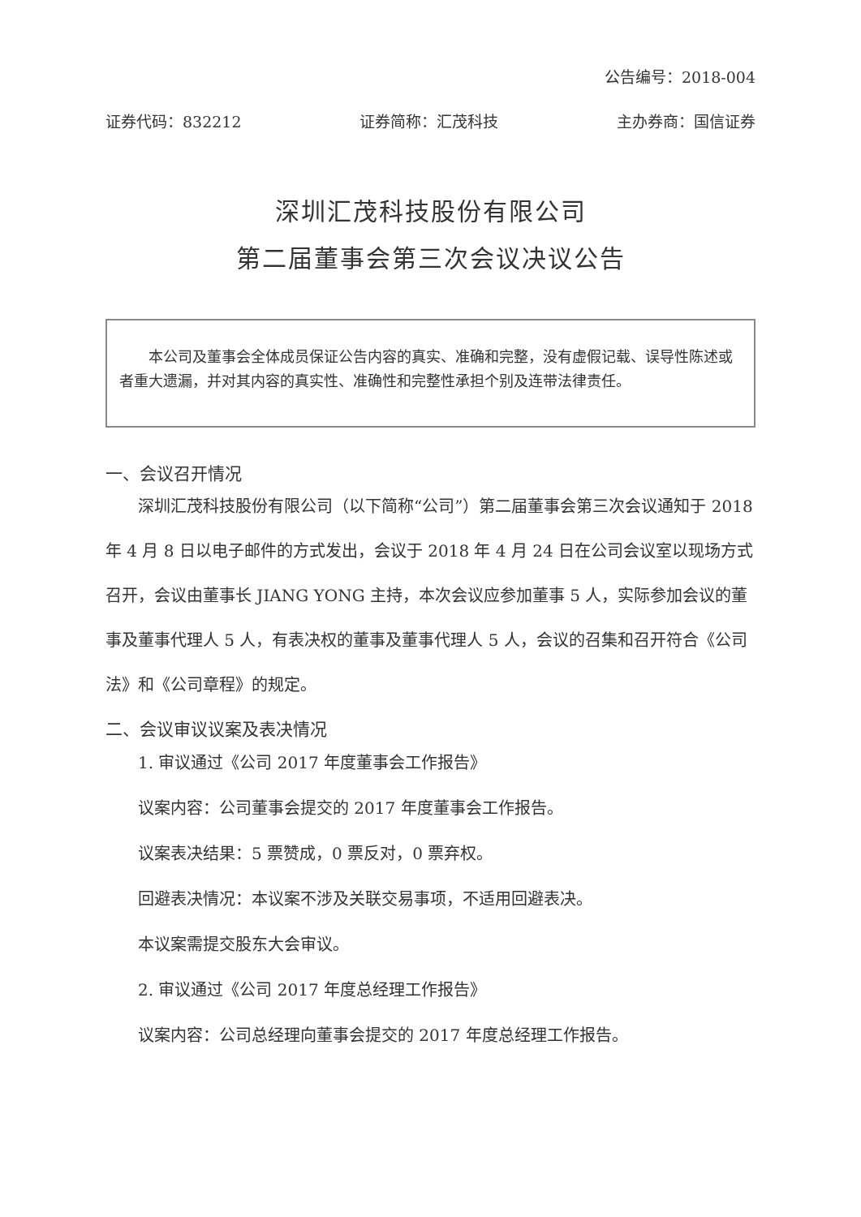公告编号：2018-004
证券代码：832212 证券简称：汇茂科技 主办券商：国信证券
深圳汇茂科技股份有限公司
第二届董事会第三次会议决议公告
本公司及董事会全体成员保证公告内容的真实、准确和完整，没有虚假记载、误导性陈述或者重大遗漏，并对其内容的真实性、准确性和完整性承担个别及连带法律责任。
一、会议召开情况
深圳汇茂科技股份有限公司（以下简称“公司”）第二届董事会第三次会议通知于 2018 年 4 月 8 日以电子邮件的方式发出，会议于 2018 年 4 月 24 日在公司会议室以现场方式召开，会议由董事长 JIANG YONG 主持，本次会议应参加董事 5 人，实际参加会议的董事及董事代理人 5 人，有表决权的董事及董事代理人 5 人，会议的召集和召开符合《公司法》和《公司章程》的规定。
二、会议审议议案及表决情况
1. 审议通过《公司 2017 年度董事会工作报告》
议案内容：公司董事会提交的 2017 年度董事会工作报告。
议案表决结果：5 票赞成，0 票反对，0 票弃权。
回避表决情况：本议案不涉及关联交易事项，不适用回避表决。
本议案需提交股东大会审议。
2. 审议通过《公司 2017 年度总经理工作报告》
议案内容：公司总经理向董事会提交的 2017 年度总经理工作报告。